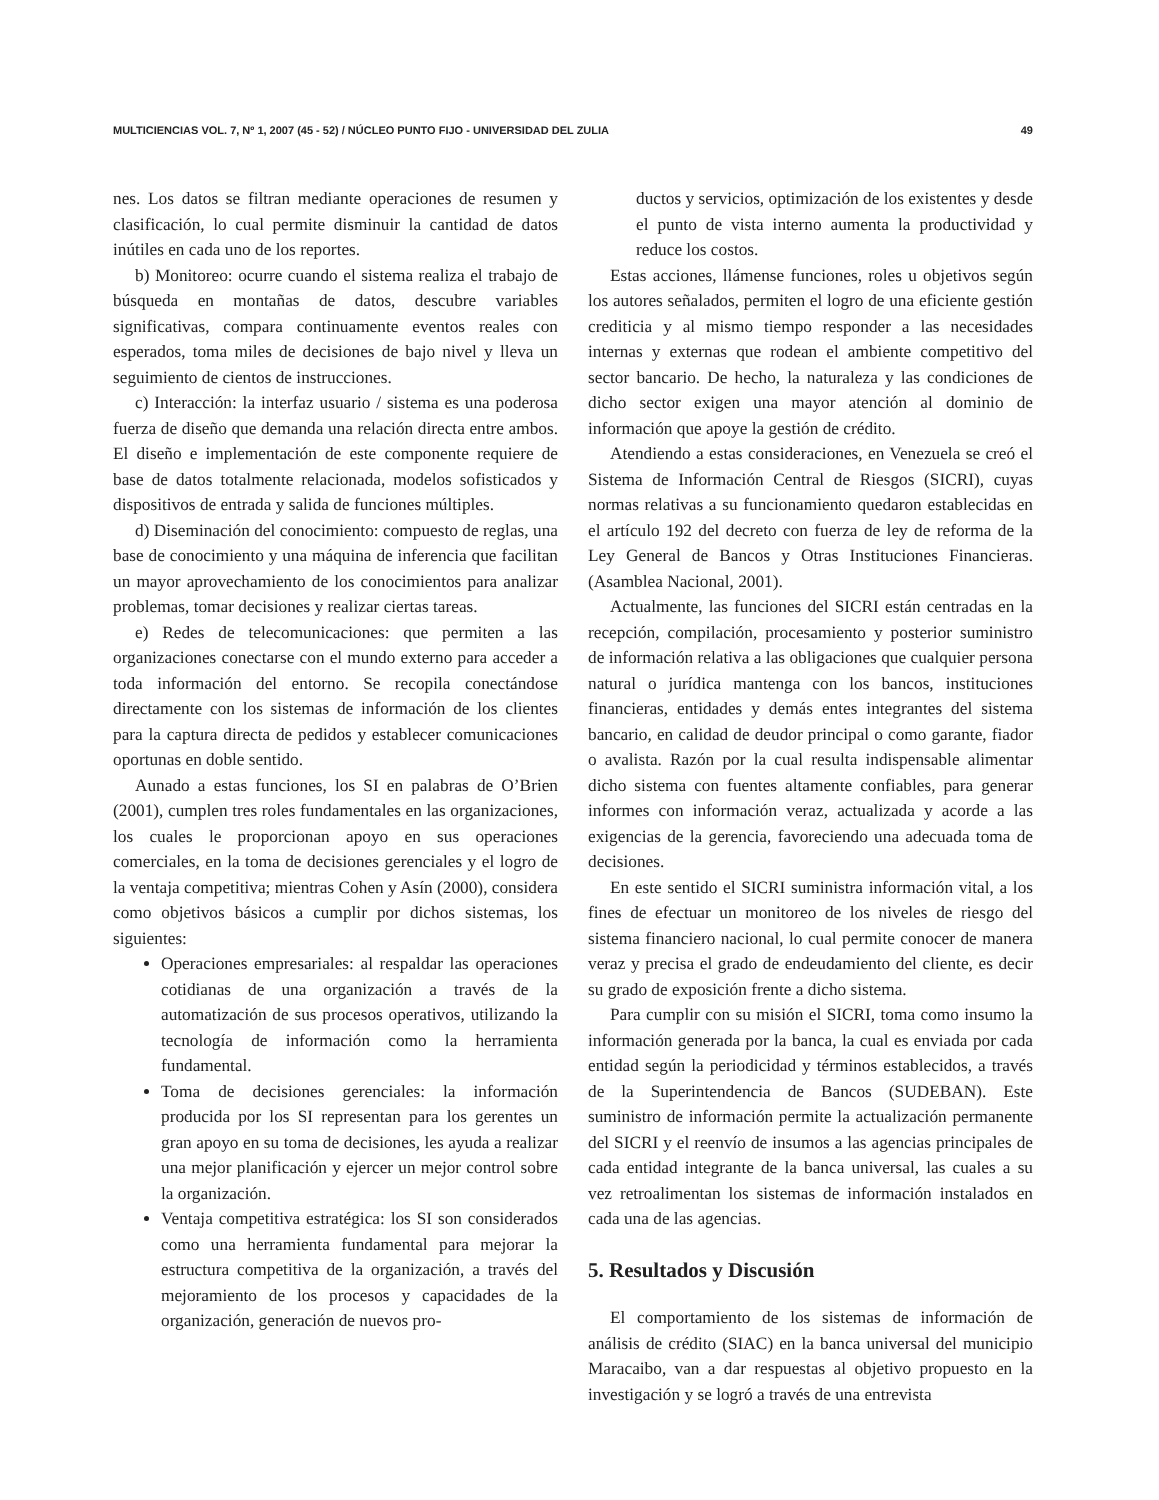MULTICIENCIAS VOL. 7, Nº 1, 2007 (45 - 52) / NÚCLEO PUNTO FIJO - UNIVERSIDAD DEL ZULIA 49
nes. Los datos se filtran mediante operaciones de resumen y clasificación, lo cual permite disminuir la cantidad de datos inútiles en cada uno de los reportes.
b) Monitoreo: ocurre cuando el sistema realiza el trabajo de búsqueda en montañas de datos, descubre variables significativas, compara continuamente eventos reales con esperados, toma miles de decisiones de bajo nivel y lleva un seguimiento de cientos de instrucciones.
c) Interacción: la interfaz usuario / sistema es una poderosa fuerza de diseño que demanda una relación directa entre ambos. El diseño e implementación de este componente requiere de base de datos totalmente relacionada, modelos sofisticados y dispositivos de entrada y salida de funciones múltiples.
d) Diseminación del conocimiento: compuesto de reglas, una base de conocimiento y una máquina de inferencia que facilitan un mayor aprovechamiento de los conocimientos para analizar problemas, tomar decisiones y realizar ciertas tareas.
e) Redes de telecomunicaciones: que permiten a las organizaciones conectarse con el mundo externo para acceder a toda información del entorno. Se recopila conectándose directamente con los sistemas de información de los clientes para la captura directa de pedidos y establecer comunicaciones oportunas en doble sentido.
Aunado a estas funciones, los SI en palabras de O’Brien (2001), cumplen tres roles fundamentales en las organizaciones, los cuales le proporcionan apoyo en sus operaciones comerciales, en la toma de decisiones gerenciales y el logro de la ventaja competitiva; mientras Cohen y Asín (2000), considera como objetivos básicos a cumplir por dichos sistemas, los siguientes:
Operaciones empresariales: al respaldar las operaciones cotidianas de una organización a través de la automatización de sus procesos operativos, utilizando la tecnología de información como la herramienta fundamental.
Toma de decisiones gerenciales: la información producida por los SI representan para los gerentes un gran apoyo en su toma de decisiones, les ayuda a realizar una mejor planificación y ejercer un mejor control sobre la organización.
Ventaja competitiva estratégica: los SI son considerados como una herramienta fundamental para mejorar la estructura competitiva de la organización, a través del mejoramiento de los procesos y capacidades de la organización, generación de nuevos pro-
ductos y servicios, optimización de los existentes y desde el punto de vista interno aumenta la productividad y reduce los costos.
Estas acciones, llámense funciones, roles u objetivos según los autores señalados, permiten el logro de una eficiente gestión crediticia y al mismo tiempo responder a las necesidades internas y externas que rodean el ambiente competitivo del sector bancario. De hecho, la naturaleza y las condiciones de dicho sector exigen una mayor atención al dominio de información que apoye la gestión de crédito.
Atendiendo a estas consideraciones, en Venezuela se creó el Sistema de Información Central de Riesgos (SICRI), cuyas normas relativas a su funcionamiento quedaron establecidas en el artículo 192 del decreto con fuerza de ley de reforma de la Ley General de Bancos y Otras Instituciones Financieras. (Asamblea Nacional, 2001).
Actualmente, las funciones del SICRI están centradas en la recepción, compilación, procesamiento y posterior suministro de información relativa a las obligaciones que cualquier persona natural o jurídica mantenga con los bancos, instituciones financieras, entidades y demás entes integrantes del sistema bancario, en calidad de deudor principal o como garante, fiador o avalista. Razón por la cual resulta indispensable alimentar dicho sistema con fuentes altamente confiables, para generar informes con información veraz, actualizada y acorde a las exigencias de la gerencia, favoreciendo una adecuada toma de decisiones.
En este sentido el SICRI suministra información vital, a los fines de efectuar un monitoreo de los niveles de riesgo del sistema financiero nacional, lo cual permite conocer de manera veraz y precisa el grado de endeudamiento del cliente, es decir su grado de exposición frente a dicho sistema.
Para cumplir con su misión el SICRI, toma como insumo la información generada por la banca, la cual es enviada por cada entidad según la periodicidad y términos establecidos, a través de la Superintendencia de Bancos (SUDEBAN). Este suministro de información permite la actualización permanente del SICRI y el reenvío de insumos a las agencias principales de cada entidad integrante de la banca universal, las cuales a su vez retroalimentan los sistemas de información instalados en cada una de las agencias.
5. Resultados y Discusión
El comportamiento de los sistemas de información de análisis de crédito (SIAC) en la banca universal del municipio Maracaibo, van a dar respuestas al objetivo propuesto en la investigación y se logró a través de una entrevista